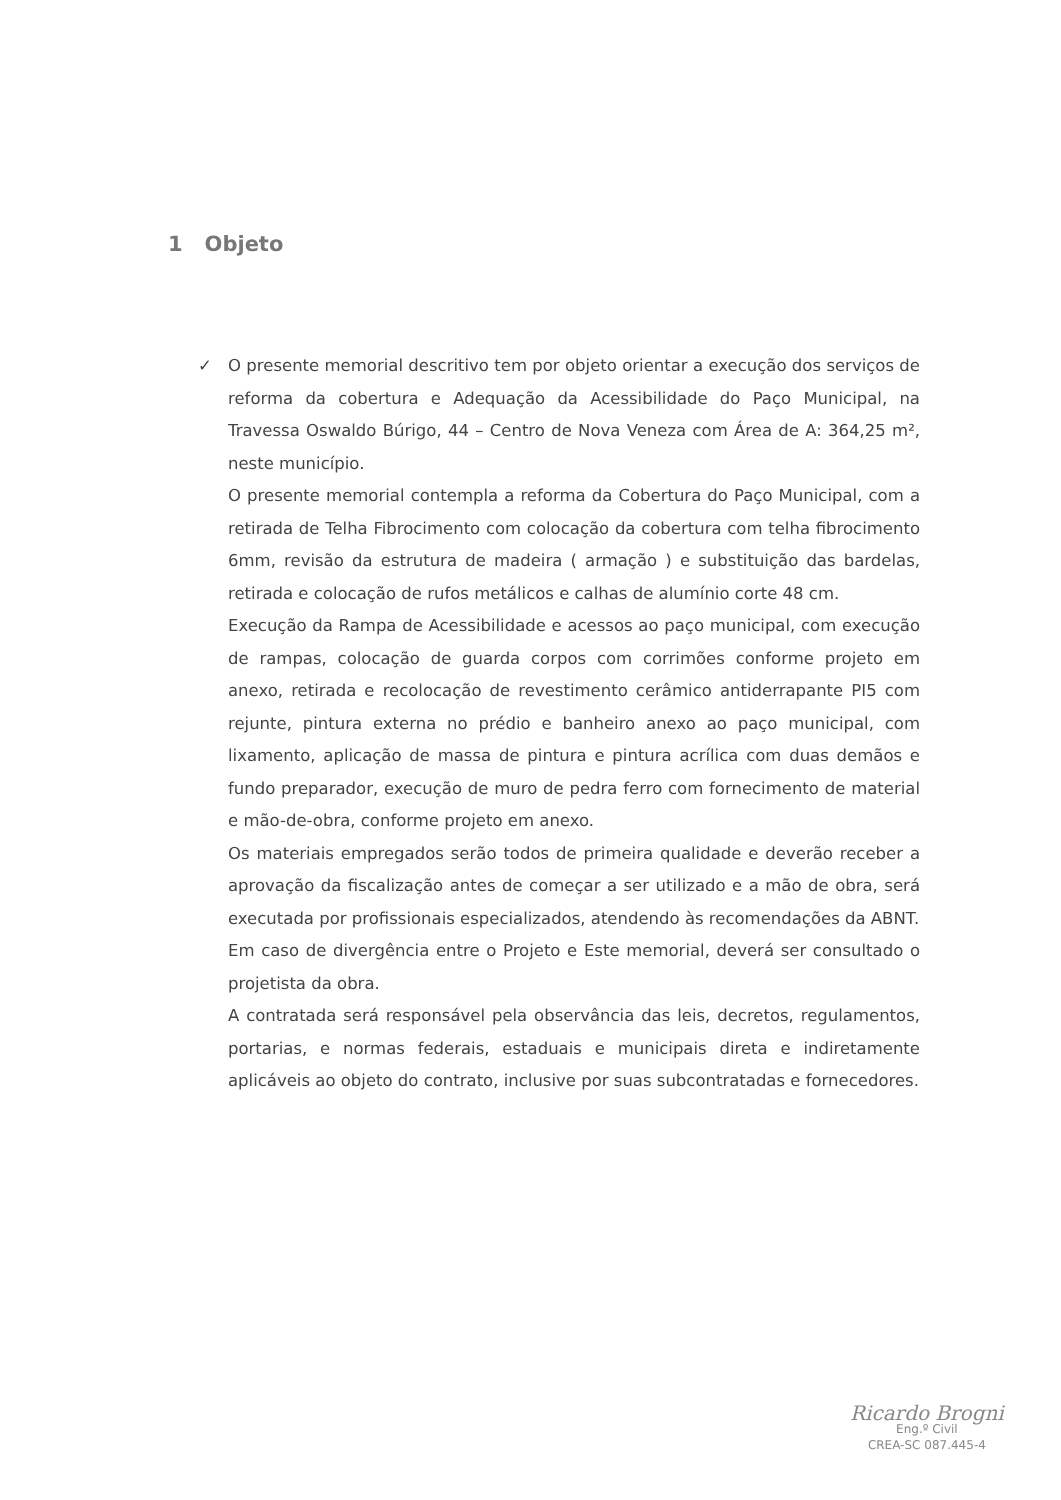1 Objeto
✓
O presente memorial descritivo tem por objeto orientar a execução dos serviços de reforma da cobertura e Adequação da Acessibilidade do Paço Municipal, na Travessa Oswaldo Búrigo, 44 – Centro de Nova Veneza com Área de A: 364,25 m², neste município.
O presente memorial contempla a reforma da Cobertura do Paço Municipal, com a retirada de Telha Fibrocimento com colocação da cobertura com telha fibrocimento 6mm, revisão da estrutura de madeira ( armação ) e substituição das bardelas, retirada e colocação de rufos metálicos e calhas de alumínio corte 48 cm.
Execução da Rampa de Acessibilidade e acessos ao paço municipal, com execução de rampas, colocação de guarda corpos com corrimões conforme projeto em anexo, retirada e recolocação de revestimento cerâmico antiderrapante PI5 com rejunte, pintura externa no prédio e banheiro anexo ao paço municipal, com lixamento, aplicação de massa de pintura e pintura acrílica com duas demãos e fundo preparador, execução de muro de pedra ferro com fornecimento de material e mão-de-obra, conforme projeto em anexo.
Os materiais empregados serão todos de primeira qualidade e deverão receber a aprovação da fiscalização antes de começar a ser utilizado e a mão de obra, será executada por profissionais especializados, atendendo às recomendações da ABNT.
Em caso de divergência entre o Projeto e Este memorial, deverá ser consultado o projetista da obra.
A contratada será responsável pela observância das leis, decretos, regulamentos, portarias, e normas federais, estaduais e municipais direta e indiretamente aplicáveis ao objeto do contrato, inclusive por suas subcontratadas e fornecedores.
Ricardo Brogni
Eng.º Civil
CREA-SC 087.445-4